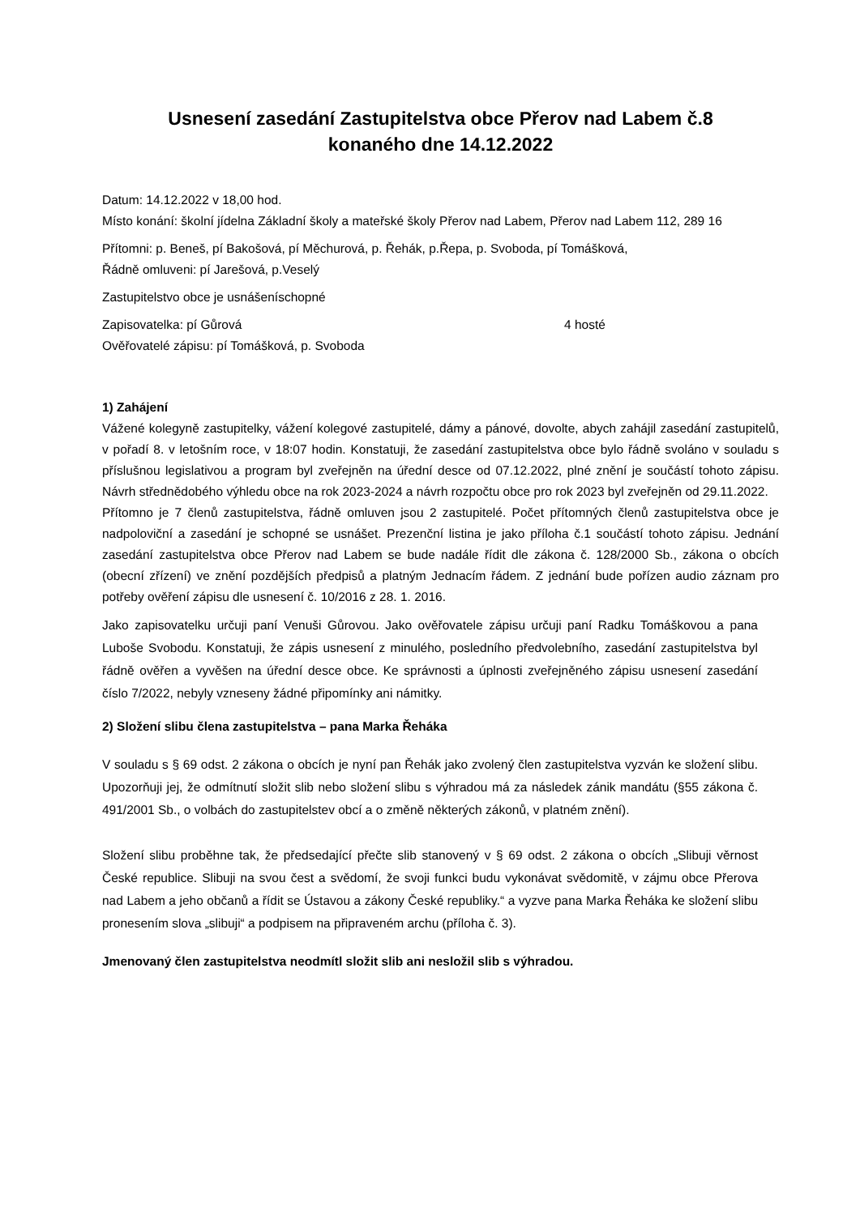Usnesení zasedání Zastupitelstva obce Přerov nad Labem č.8
konaného dne 14.12.2022
Datum: 14.12.2022 v 18,00 hod.
Místo konání: školní jídelna Základní školy a mateřské školy Přerov nad Labem, Přerov nad Labem 112, 289 16
Přítomni: p. Beneš, pí Bakošová, pí Měchurová, p. Řehák, p.Řepa, p. Svoboda, pí Tomášková,
Řádně omluveni: pí Jarešová, p.Veselý
Zastupitelstvo obce je usnášeníschopné
Zapisovatelka: pí Gůrová 4 hosté
Ověřovatelé zápisu: pí Tomášková, p. Svoboda
1) Zahájení
Vážené kolegyně zastupitelky, vážení kolegové zastupitelé, dámy a pánové, dovolte, abych zahájil zasedání zastupitelů, v pořadí 8. v letošním roce, v 18:07 hodin. Konstatuji, že zasedání zastupitelstva obce bylo řádně svoláno v souladu s příslušnou legislativou a program byl zveřejněn na úřední desce od 07.12.2022, plné znění je součástí tohoto zápisu. Návrh střednědobého výhledu obce na rok 2023-2024 a návrh rozpočtu obce pro rok 2023 byl zveřejněn od 29.11.2022.
Přítomno je 7 členů zastupitelstva, řádně omluven jsou 2 zastupitelé. Počet přítomných členů zastupitelstva obce je nadpoloviční a zasedání je schopné se usnášet. Prezenční listina je jako příloha č.1 součástí tohoto zápisu. Jednání zasedání zastupitelstva obce Přerov nad Labem se bude nadále řídit dle zákona č. 128/2000 Sb., zákona o obcích (obecní zřízení) ve znění pozdějších předpisů a platným Jednacím řádem. Z jednání bude pořízen audio záznam pro potřeby ověření zápisu dle usnesení č. 10/2016 z 28. 1. 2016.
Jako zapisovatelku určuji paní Venuši Gůrovou. Jako ověřovatele zápisu určuji paní Radku Tomáškovou a pana Luboše Svobodu. Konstatuji, že zápis usnesení z minulého, posledního předvolebního, zasedání zastupitelstva byl řádně ověřen a vyvěšen na úřední desce obce. Ke správnosti a úplnosti zveřejněného zápisu usnesení zasedání číslo 7/2022, nebyly vzneseny žádné připomínky ani námitky.
2) Složení slibu člena zastupitelstva – pana Marka Řeháka
V souladu s § 69 odst. 2 zákona o obcích je nyní pan Řehák jako zvolený člen zastupitelstva vyzván ke složení slibu. Upozorňuji jej, že odmítnutí složit slib nebo složení slibu s výhradou má za následek zánik mandátu (§55 zákona č. 491/2001 Sb., o volbách do zastupitelstev obcí a o změně některých zákonů, v platném znění).
Složení slibu proběhne tak, že předsedající přečte slib stanovený v § 69 odst. 2 zákona o obcích „Slibuji věrnost České republice. Slibuji na svou čest a svědomí, že svoji funkci budu vykonávat svědomitě, v zájmu obce Přerova nad Labem a jeho občanů a řídit se Ústavou a zákony České republiky.“ a vyzve pana Marka Řeháka ke složení slibu pronesením slova „slibuji“ a podpisem na připraveném archu (příloha č. 3).
Jmenovaný člen zastupitelstva neodmítl složit slib ani nesložil slib s výhradou.